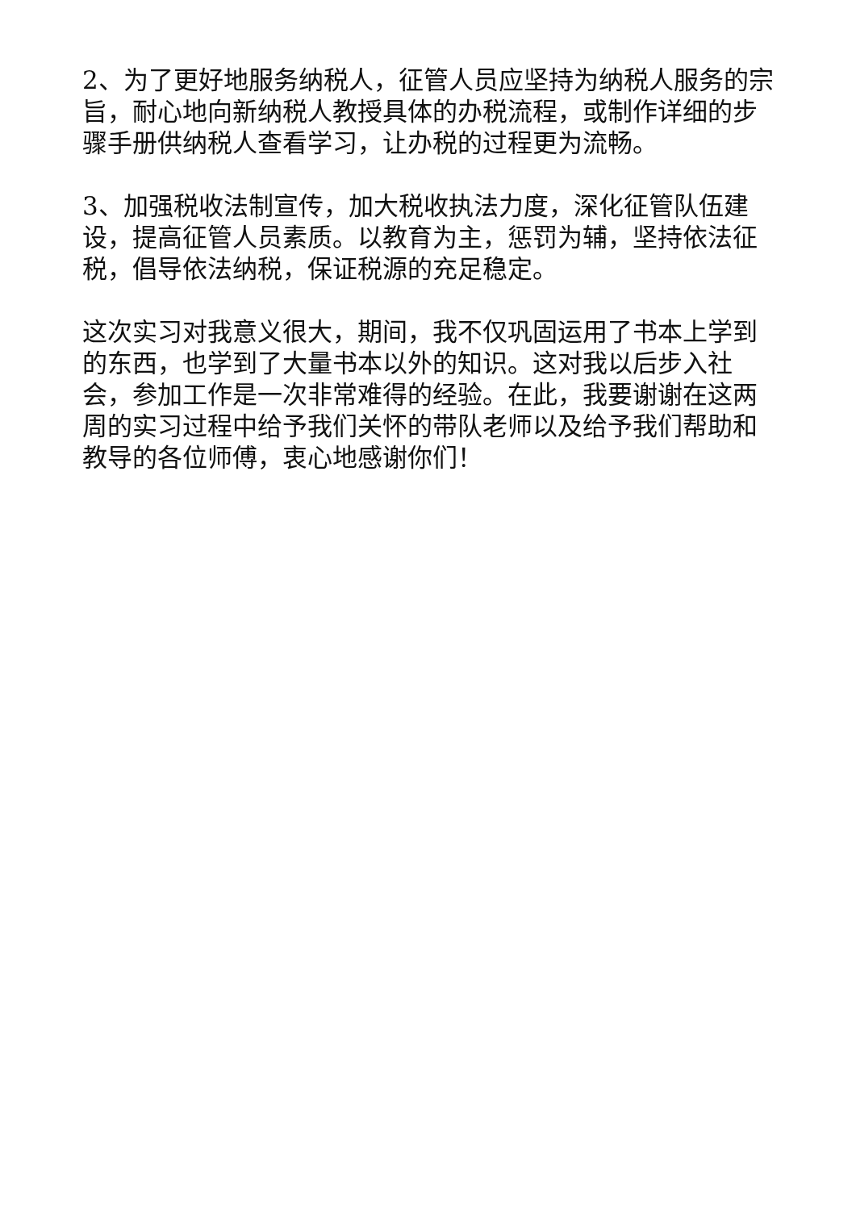2、为了更好地服务纳税人，征管人员应坚持为纳税人服务的宗旨，耐心地向新纳税人教授具体的办税流程，或制作详细的步骤手册供纳税人查看学习，让办税的过程更为流畅。
3、加强税收法制宣传，加大税收执法力度，深化征管队伍建设，提高征管人员素质。以教育为主，惩罚为辅，坚持依法征税，倡导依法纳税，保证税源的充足稳定。
这次实习对我意义很大，期间，我不仅巩固运用了书本上学到的东西，也学到了大量书本以外的知识。这对我以后步入社会，参加工作是一次非常难得的经验。在此，我要谢谢在这两周的实习过程中给予我们关怀的带队老师以及给予我们帮助和教导的各位师傅，衷心地感谢你们！